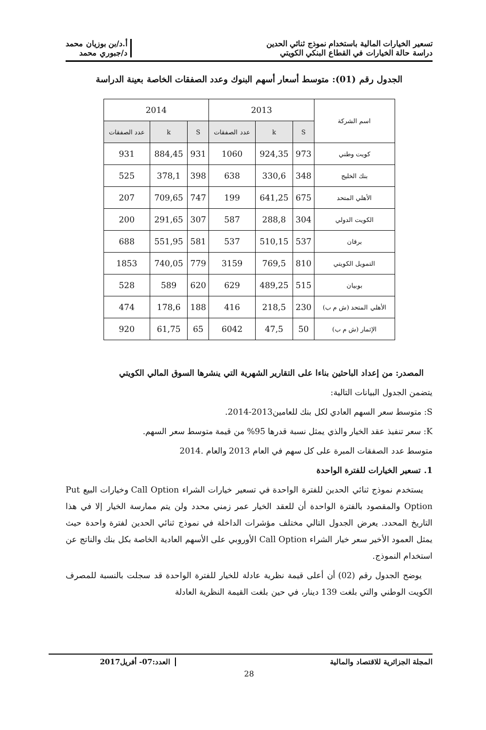تسعير الخيارات المالية باستخدام نموذج ثنائي الحدين
دراسة حالة الخيارات في القطاع البنكي الكويتي
أ.د/بن بوزيان محمد
د/جبوري محمد
الجدول رقم (01): متوسط أسعار أسهم البنوك وعدد الصفقات الخاصة بعينة الدراسة
| اسم الشركة | 2013 | | | 2014 | | |
| --- | --- | --- | --- | --- | --- | --- |
| | S | k | عدد الصفقات | S | k | عدد الصفقات |
| كويت وطني | 973 | 924,35 | 1060 | 931 | 884,45 | 931 |
| بنك الخليج | 348 | 330,6 | 638 | 398 | 378,1 | 525 |
| الأهلي المتحد | 675 | 641,25 | 199 | 747 | 709,65 | 207 |
| الكويت الدولي | 304 | 288,8 | 587 | 307 | 291,65 | 200 |
| برقان | 537 | 510,15 | 537 | 581 | 551,95 | 688 |
| التمويل الكويتي | 810 | 769,5 | 3159 | 779 | 740,05 | 1853 |
| بوبيان | 515 | 489,25 | 629 | 620 | 589 | 528 |
| الأهلي المتحد (ش م ب) | 230 | 218,5 | 416 | 188 | 178,6 | 474 |
| الإثمار (ش م ب) | 50 | 47,5 | 6042 | 65 | 61,75 | 920 |
المصدر: من إعداد الباحثين بناءا على التقارير الشهرية التي ينشرها السوق المالي الكويتي
يتضمن الجدول البيانات التالية:
S: متوسط سعر السهم العادي لكل بنك للعامين2013-2014.
K: سعر تنفيذ عقد الخيار والذي يمثل نسبة قدرها 95% من قيمة متوسط سعر السهم.
متوسط عدد الصفقات المبرة على كل سهم في العام 2013 والعام .2014
1. تسعير الخيارات للفترة الواحدة
يستخدم نموذج ثنائي الحدين للفترة الواحدة في تسعير خيارات الشراء Call Option وخيارات البيع Put Option والمقصود بالفترة الواحدة أن للعقد الخيار عمر زمني محدد ولن يتم ممارسة الخيار إلا في هذا التاريخ المحدد. يعرض الجدول التالي مختلف مؤشرات الداخلة في نموذج ثنائي الحدين لفترة واحدة حيث يمثل العمود الأخير سعر خيار الشراء Call Option الأوروبي على الأسهم العادية الخاصة بكل بنك والناتج عن استخدام النموذج.
يوضح الجدول رقم (02) أن أعلى قيمة نظرية عادلة للخيار للفترة الواحدة قد سجلت بالنسبة للمصرف الكويت الوطني والتي بلغت 139 دينار، في حين بلغت القيمة النظرية العادلة
المجلة الجزائرية للاقتصاد والمالية
العدد:07- أفريل2017
28